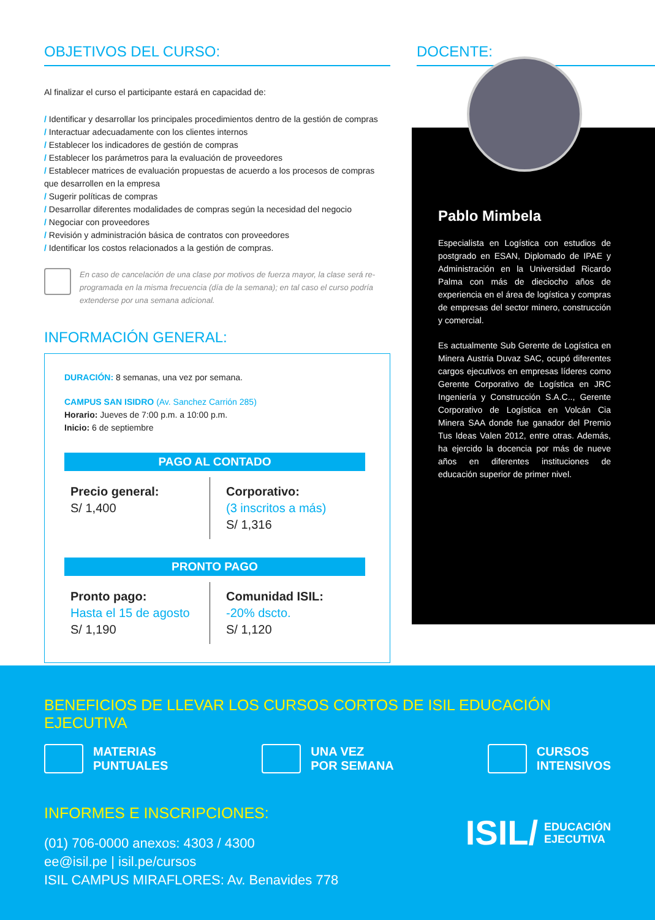OBJETIVOS DEL CURSO:
Al finalizar el curso el participante estará en capacidad de:
/ Identificar y desarrollar los principales procedimientos dentro de la gestión de compras
/ Interactuar adecuadamente con los clientes internos
/ Establecer los indicadores de gestión de compras
/ Establecer los parámetros para la evaluación de proveedores
/ Establecer matrices de evaluación propuestas de acuerdo a los procesos de compras que desarrollen en la empresa
/ Sugerir políticas de compras
/ Desarrollar diferentes modalidades de compras según la necesidad del negocio
/ Negociar con proveedores
/ Revisión y administración básica de contratos con proveedores
/ Identificar los costos relacionados a la gestión de compras.
En caso de cancelación de una clase por motivos de fuerza mayor, la clase será re-programada en la misma frecuencia (día de la semana); en tal caso el curso podría extenderse por una semana adicional.
INFORMACIÓN GENERAL:
DURACIÓN: 8 semanas, una vez por semana.
CAMPUS SAN ISIDRO (Av. Sanchez Carrión 285)
Horario: Jueves de 7:00 p.m. a 10:00 p.m.
Inicio: 6 de septiembre
PAGO AL CONTADO
Precio general:
S/ 1,400
Corporativo:
(3 inscritos a más)
S/ 1,316
PRONTO PAGO
Pronto pago:
Hasta el 15 de agosto
S/ 1,190
Comunidad ISIL:
-20% dscto.
S/ 1,120
DOCENTE:
Pablo Mimbela
Especialista en Logística con estudios de postgrado en ESAN, Diplomado de IPAE y Administración en la Universidad Ricardo Palma con más de dieciocho años de experiencia en el área de logística y compras de empresas del sector minero, construcción y comercial.
Es actualmente Sub Gerente de Logística en Minera Austria Duvaz SAC, ocupó diferentes cargos ejecutivos en empresas líderes como Gerente Corporativo de Logística en JRC Ingeniería y Construcción S.A.C.., Gerente Corporativo de Logística en Volcán Cia Minera SAA donde fue ganador del Premio Tus Ideas Valen 2012, entre otras. Además, ha ejercido la docencia por más de nueve años en diferentes instituciones de educación superior de primer nivel.
BENEFICIOS DE LLEVAR LOS CURSOS CORTOS DE ISIL EDUCACIÓN EJECUTIVA
MATERIAS
PUNTUALES
UNA VEZ
POR SEMANA
CURSOS
INTENSIVOS
INFORMES E INSCRIPCIONES:
(01) 706-0000 anexos: 4303 / 4300
ee@isil.pe | isil.pe/cursos
ISIL CAMPUS MIRAFLORES: Av. Benavides 778
ISIL/ EDUCACIÓN
EJECUTIVA